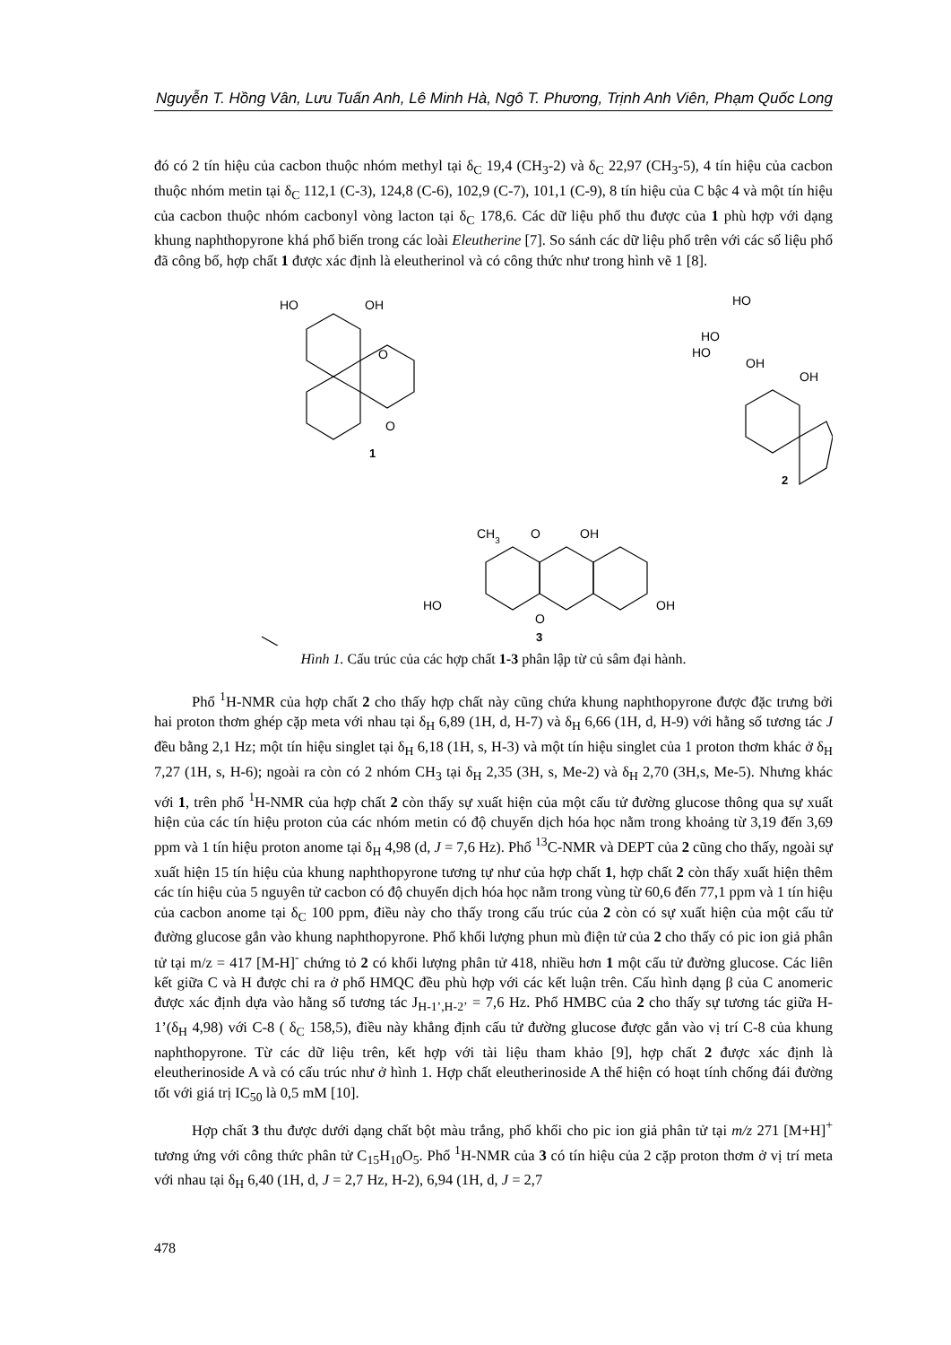Nguyễn T. Hồng Vân, Lưu Tuấn Anh, Lê Minh Hà, Ngô T. Phương, Trịnh Anh Viên, Phạm Quốc Long
đó có 2 tín hiệu của cacbon thuộc nhóm methyl tại δ<sub>C</sub> 19,4 (CH<sub>3</sub>-2) và δ<sub>C</sub> 22,97 (CH<sub>3</sub>-5), 4 tín hiệu của cacbon thuộc nhóm metin tại δ<sub>C</sub> 112,1 (C-3), 124,8 (C-6), 102,9 (C-7), 101,1 (C-9), 8 tín hiệu của C bậc 4 và một tín hiệu của cacbon thuộc nhóm cacbonyl vòng lacton tại δ<sub>C</sub> 178,6. Các dữ liệu phổ thu được của 1 phù hợp với dạng khung naphthopyrone khá phổ biến trong các loài Eleutherine [7]. So sánh các dữ liệu phổ trên với các số liệu phổ đã công bố, hợp chất 1 được xác định là eleutherinol và có công thức như trong hình vẽ 1 [8].
HO
OH
O
O
1
HO
OH
HO
HO
OH
2
CH3
O
OH
HO
OH
O
3
Hình 1. Cấu trúc của các hợp chất 1-3 phân lập từ củ sâm đại hành.
Phổ <sup>1</sup>H-NMR của hợp chất 2 cho thấy hợp chất này cũng chứa khung naphthopyrone được đặc trưng bởi hai proton thơm ghép cặp meta với nhau tại δ<sub>H</sub> 6,89 (1H, d, H-7) và δ<sub>H</sub> 6,66 (1H, d, H-9) với hằng số tương tác J đều bằng 2,1 Hz; một tín hiệu singlet tại δ<sub>H</sub> 6,18 (1H, s, H-3) và một tín hiệu singlet của 1 proton thơm khác ở δ<sub>H</sub> 7,27 (1H, s, H-6); ngoài ra còn có 2 nhóm CH<sub>3</sub> tại δ<sub>H</sub> 2,35 (3H, s, Me-2) và δ<sub>H</sub> 2,70 (3H,s, Me-5). Nhưng khác với 1, trên phổ <sup>1</sup>H-NMR của hợp chất 2 còn thấy sự xuất hiện của một cấu tử đường glucose thông qua sự xuất hiện của các tín hiệu proton của các nhóm metin có độ chuyển dịch hóa học nằm trong khoảng từ 3,19 đến 3,69 ppm và 1 tín hiệu proton anome tại δ<sub>H</sub> 4,98 (d, J = 7,6 Hz). Phổ <sup>13</sup>C-NMR và DEPT của 2 cũng cho thấy, ngoài sự xuất hiện 15 tín hiệu của khung naphthopyrone tương tự như của hợp chất 1, hợp chất 2 còn thấy xuất hiện thêm các tín hiệu của 5 nguyên tử cacbon có độ chuyển dịch hóa học nằm trong vùng từ 60,6 đến 77,1 ppm và 1 tín hiệu của cacbon anome tại δ<sub>C</sub> 100 ppm, điều này cho thấy trong cấu trúc của 2 còn có sự xuất hiện của một cấu tử đường glucose gắn vào khung naphthopyrone. Phổ khối lượng phun mù điện tử của 2 cho thấy có pic ion giả phân tử tại m/z = 417 [M-H]<sup>-</sup> chứng tỏ 2 có khối lượng phân tử 418, nhiều hơn 1 một cấu tử đường glucose. Các liên kết giữa C và H được chỉ ra ở phổ HMQC đều phù hợp với các kết luận trên. Cấu hình dạng β của C anomeric được xác định dựa vào hằng số tương tác J<sub>H-1’,H-2’</sub> = 7,6 Hz. Phổ HMBC của 2 cho thấy sự tương tác giữa H-1’(δ<sub>H</sub> 4,98) với C-8 ( δ<sub>C</sub> 158,5), điều này khẳng định cấu tử đường glucose được gắn vào vị trí C-8 của khung naphthopyrone. Từ các dữ liệu trên, kết hợp với tài liệu tham khảo [9], hợp chất 2 được xác định là eleutherinoside A và có cấu trúc như ở hình 1. Hợp chất eleutherinoside A thể hiện có hoạt tính chống đái đường tốt với giá trị IC<sub>50</sub> là 0,5 mM [10].
Hợp chất 3 thu được dưới dạng chất bột màu trắng, phổ khối cho pic ion giả phân tử tại m/z 271 [M+H]<sup>+</sup> tương ứng với công thức phân tử C<sub>15</sub>H<sub>10</sub>O<sub>5</sub>. Phổ <sup>1</sup>H-NMR của 3 có tín hiệu của 2 cặp proton thơm ở vị trí meta với nhau tại δ<sub>H</sub> 6,40 (1H, d, J = 2,7 Hz, H-2), 6,94 (1H, d, J = 2,7
478